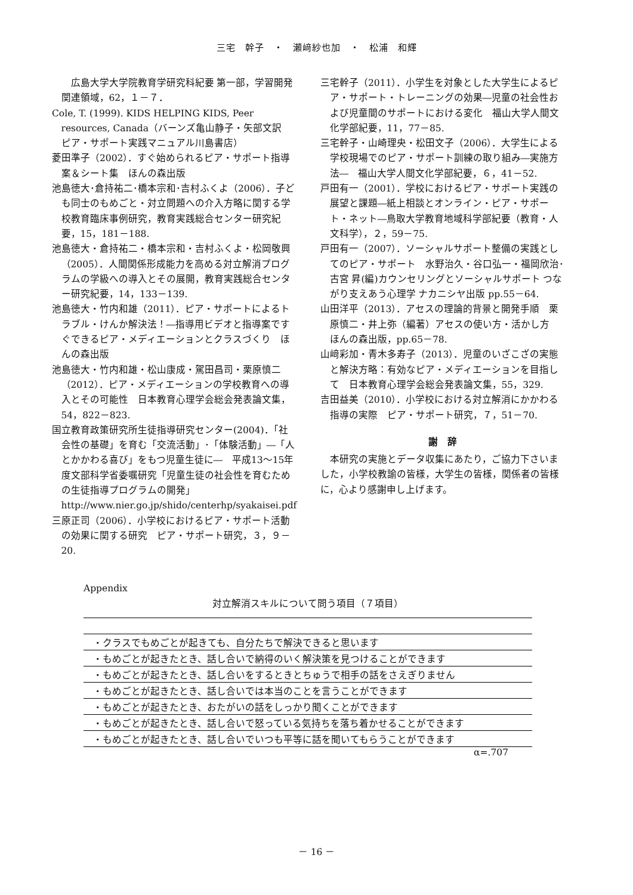三宅　幹子　・　瀬﨑紗也加　・　松浦　和輝
　広島大学大学院教育学研究科紀要 第一部，学習開発関連領域，62，１－７．
Cole, T. (1999). KIDS HELPING KIDS, Peer resources, Canada（バーンズ亀山静子・矢部文訳　ピア・サポート実践マニュアル川島書店）
菱田準子（2002）．すぐ始められるピア・サポート指導案＆シート集　ほんの森出版
池島徳大･倉持祐二･橋本宗和･吉村ふくよ（2006）．子ども同士のもめごと・対立問題への介入方略に関する学校教育臨床事例研究，教育実践総合センター研究紀要，15，181－188.
池島徳大・倉持祐二・橋本宗和・吉村ふくよ・松岡敬興（2005）．人間関係形成能力を高める対立解消プログラムの学級への導入とその展開，教育実践総合センター研究紀要，14，133－139.
池島徳大・竹内和雄（2011）．ピア・サポートによるトラブル・けんか解決法！―指導用ビデオと指導案ですぐできるピア・メディエーションとクラスづくり　ほんの森出版
池島徳大・竹内和雄・松山康成・駕田昌司・栗原慎二（2012）．ピア・メディエーションの学校教育への導入とその可能性　日本教育心理学会総会発表論文集，54，822－823.
国立教育政策研究所生徒指導研究センター(2004)．「社会性の基礎」を育む「交流活動」･「体験活動」―「人とかかわる喜び」をもつ児童生徒に―　平成13～15年度文部科学省委嘱研究「児童生徒の社会性を育むための生徒指導プログラムの開発」http://www.nier.go.jp/shido/centerhp/syakaisei.pdf
三原正司（2006）．小学校におけるピア・サポート活動の効果に関する研究　ピア・サポート研究，３，９－20.
三宅幹子（2011）．小学生を対象とした大学生によるピア・サポート・トレーニングの効果―児童の社会性および児童間のサポートにおける変化　福山大学人間文化学部紀要，11，77－85.
三宅幹子・山崎理央・松田文子（2006）．大学生による学校現場でのピア・サポート訓練の取り組み―実施方法―　福山大学人間文化学部紀要，６，41－52.
戸田有一（2001）．学校におけるピア・サポート実践の展望と課題―紙上相談とオンライン・ピア・サポート・ネット―鳥取大学教育地域科学部紀要（教育・人文科学），２，59－75.
戸田有一（2007）．ソーシャルサポート整備の実践としてのピア・サポート　水野治久・谷口弘一・福岡欣治･古宮 昇(編)カウンセリングとソーシャルサポート つながり支えあう心理学 ナカニシヤ出版 pp.55－64.
山田洋平（2013）．アセスの理論的背景と開発手順　栗原慎二・井上弥（編著）アセスの使い方・活かし方　ほんの森出版，pp.65－78.
山﨑彩加・青木多寿子（2013）．児童のいざこざの実態と解決方略：有効なピア・メディエーションを目指して　日本教育心理学会総会発表論文集，55，329.
吉田益美（2010）．小学校における対立解消にかかわる指導の実際　ピア・サポート研究，７，51－70.
謝　辞
本研究の実施とデータ収集にあたり，ご協力下さいました，小学校教諭の皆様，大学生の皆様，関係者の皆様に，心より感謝申し上げます。
Appendix
対立解消スキルについて問う項目（７項目）
| ・クラスでもめごとが起きても、自分たちで解決できると思います |
| ・もめごとが起きたとき、話し合いで納得のいく解決策を見つけることができます |
| ・もめごとが起きたとき、話し合いをするときとちゅうで相手の話をさえぎりません |
| ・もめごとが起きたとき、話し合いでは本当のことを言うことができます |
| ・もめごとが起きたとき、おたがいの話をしっかり聞くことができます |
| ・もめごとが起きたとき、話し合いで怒っている気持ちを落ち着かせることができます |
| ・もめごとが起きたとき、話し合いでいつも平等に話を聞いてもらうことができます |
α=.707
－ 16 －